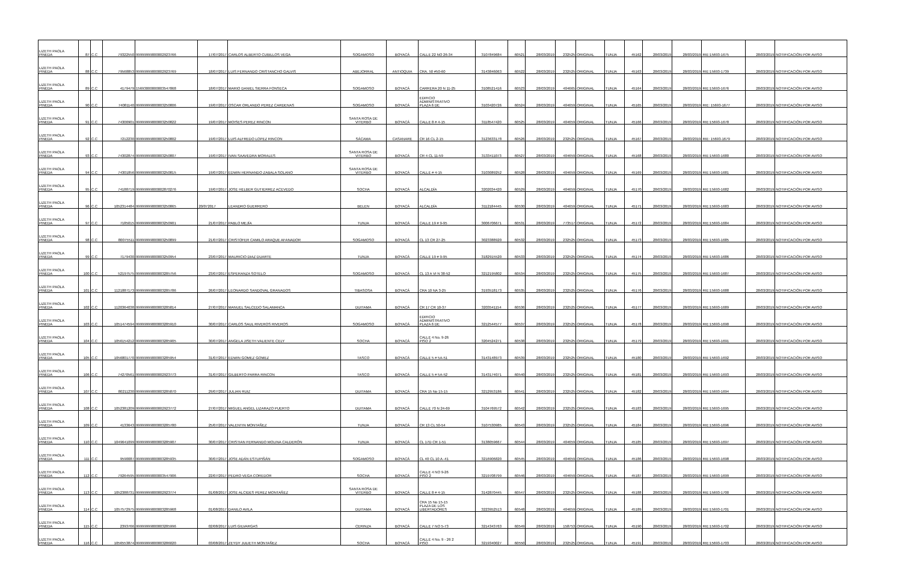| LIZETH PAOLA PINEDA | 87 | C.C | 79322550 | 99999999000002923766 | 17/07/2017 | CARLOS ALBERTO CUBILLOS VEGA | SOGAMOSO | BOYACÁ | CALLE 22 NO 26-34 | 3107849684 | 60521 | 28/03/2019 | 232525 | ORIGINAL | TUNJA | 45162 | 28/03/2019 | 28/03/2019 | RIE:15693-1675 | 28/03/2019 | NOTIFICACIÓN POR AVISO |
| LIZETH PAOLA PINEDA | 88 | C.C | 79568853 | 99999999000002923769 | 18/07/2017 | LUIS FERNANDO CRISTANCHO GALVIS | ABEJORRAL | ANTIOQUIA | CRA. 50 #50-60 | 3143846063 | 60522 | 28/03/2019 | 232525 | ORIGINAL | TUNJA | 45163 | 28/03/2019 | 28/03/2019 | RIE:15693-1739 | 28/03/2019 | NOTIFICACIÓN POR AVISO |
| LIZETH PAOLA PINEDA | 89 | C.C | 4179479 | 15693000000003547868 | 18/07/2017 | MARIO DANIEL SIERRA FONSECA | SOGAMOSO | BOYACÁ | CARRERA 20 N 11-25 | 3108521416 | 60523 | 28/03/2019 | 404665 | ORIGINAL | TUNJA | 45164 | 28/03/2019 | 28/03/2019 | RIE:15693-1676 | 28/03/2019 | NOTIFICACIÓN POR AVISO |
| LIZETH PAOLA PINEDA | 90 | C.C | 74081140 | 99999999000003250806 | 19/07/2017 | OSCAR ORLANDO PEREZ CARDENAS | SOGAMOSO | BOYACÁ | EDIFICIO ADMINISTRATIVO PLAZA 6 DE | 3103420726 | 60524 | 28/03/2019 | 404659 | ORIGINAL | TUNJA | 45165 | 28/03/2019 | 28/03/2019 | RIE: 15693-1677 | 28/03/2019 | NOTIFICACIÓN POR AVISO |
| LIZETH PAOLA PINEDA | 91 | C.C | 74300901 | 99999999000003250822 | 19/07/2017 | MOISES PEREZ RINCON | SANTA ROSA DE VITERBO | BOYACÁ | CALLE 8 # 4-15 | 3118547420 | 60525 | 28/03/2019 | 404659 | ORIGINAL | TUNJA | 45166 | 28/03/2019 | 28/03/2019 | RIE:15693-1678 | 28/03/2019 | NOTIFICACIÓN POR AVISO |
| LIZETH PAOLA PINEDA | 92 | C.C | 7212230 | 99999999000003250802 | 19/07/2017 | LUIS ALFREDO LOPEZ RINCON | SÁCAMA | CASANARE | CR 16 CL 2-15 | 3123633178 | 60526 | 28/03/2019 | 232525 | ORIGINAL | TUNJA | 45167 | 28/03/2019 | 28/03/2019 | RIE: 15693-1679 | 28/03/2019 | NOTIFICACIÓN POR AVISO |
| LIZETH PAOLA PINEDA | 93 | C.C | 74302874 | 99999999000003250807 | 19/07/2017 | IVAN SAAVEDRA MORALES | SANTA ROSA DE VITERBO | BOYACÁ | CR 4 CL 11-59 | 3133411073 | 60527 | 28/03/2019 | 404659 | ORIGINAL | TUNJA | 45168 | 28/03/2019 | 28/03/2019 | RIE:15693-1680 | 28/03/2019 | NOTIFICACIÓN POR AVISO |
| LIZETH PAOLA PINEDA | 94 | C.C | 74301856 | 99999999000003250815 | 19/07/2017 | EDWIN HERNANDO ZABALA SOLANO | SANTA ROSA DE VITERBO | BOYACÁ | CALLE # 4-15 | 3103089252 | 60528 | 28/03/2019 | 404659 | ORIGINAL | TUNJA | 45169 | 28/03/2019 | 28/03/2019 | RIE:15693-1681 | 28/03/2019 | NOTIFICACIÓN POR AVISO |
| LIZETH PAOLA PINEDA | 95 | C.C | 74188719 | 99999999000002870276 | 19/07/2017 | JOSE HELBER GUTIERREZ ACEVEDO | SOCHA | BOYACÁ | ALCALDÍA | 3202034420 | 60529 | 28/03/2019 | 404659 | ORIGINAL | TUNJA | 45170 | 28/03/2019 | 28/03/2019 | RIE:15693-1682 | 28/03/2019 | NOTIFICACIÓN POR AVISO |
| LIZETH PAOLA PINEDA | 96 | C.C | 1052314484 | 99999999000003250865 | 20/072017 | LEANDRO GUERRERO | BELEN | BOYACÁ | ALCALDÍA | 3112184445 | 60530 | 28/03/2019 | 404659 | ORIGINAL | TUNJA | 45171 | 28/03/2019 | 28/03/2019 | RIE:15693-1683 | 28/03/2019 | NOTIFICACIÓN POR AVISO |
| LIZETH PAOLA PINEDA | 97 | C.C | 7185015 | 99999999000003250901 | 21/07/2017 | PABLO MEJÍA | TUNJA | BOYACÁ | CALLE 19 # 9-95 | 3006706671 | 60531 | 28/03/2019 | 773517 | ORIGINAL | TUNJA | 45172 | 28/03/2019 | 28/03/2019 | RIE:15693-1684 | 28/03/2019 | NOTIFICACIÓN POR AVISO |
| LIZETH PAOLA PINEDA | 98 | C.C | 80075511 | 99999999000003250899 | 21/07/2017 | CRISTOFER CAMILO ARAQUE AFANADOR | SOGAMOSO | BOYACÁ | CL 13 CR 27-25 | 3023388920 | 60532 | 28/03/2019 | 232525 | ORIGINAL | TUNJA | 45173 | 28/03/2019 | 28/03/2019 | RIE:15693-1685 | 28/03/2019 | NOTIFICACIÓN POR AVISO |
| LIZETH PAOLA PINEDA | 99 | C.C | 7179430 | 99999999000003250954 | 23/07/2017 | MAURICIO DIAZ DUARTE | TUNJA | BOYACÁ | CALLE 19 # 9-95 | 3182915520 | 60533 | 28/03/2019 | 232525 | ORIGINAL | TUNJA | 45174 | 28/03/2019 | 28/03/2019 | RIE:15693-1686 | 28/03/2019 | NOTIFICACIÓN POR AVISO |
| LIZETH PAOLA PINEDA | 100 | C.C | 52197575 | 99999999000003285756 | 23/07/2017 | ESPERANZA SOTELO | SOGAMOSO | BOYACÁ | CL 13 A VI N 38-52 | 3212195802 | 60534 | 28/03/2019 | 232525 | ORIGINAL | TUNJA | 45175 | 28/03/2019 | 28/03/2019 | RIE:15693-1687 | 28/03/2019 | NOTIFICACIÓN POR AVISO |
| LIZETH PAOLA PINEDA | 101 | C.C | 1121887173 | 99999999000003285786 | 26/07/2017 | LEONARDO SANDOVAL GRANADOS | TIBASOSA | BOYACÁ | CRA 10 NA 3-25 | 3193518173 | 60535 | 28/03/2019 | 232525 | ORIGINAL | TUNJA | 45176 | 28/03/2019 | 28/03/2019 | RIE:15693-1688 | 28/03/2019 | NOTIFICACIÓN POR AVISO |
| LIZETH PAOLA PINEDA | 102 | C.C | 1120364038 | 99999999000003285814 | 27/07/2017 | MANUEL SALCEDO SALAMANCA | DUITAMA | BOYACÁ | CR 17 CR 10-37 | 3203541154 | 60536 | 28/03/2019 | 232525 | ORIGINAL | TUNJA | 45177 | 28/03/2019 | 28/03/2019 | RIE:15693-1689 | 28/03/2019 | NOTIFICACIÓN POR AVISO |
| LIZETH PAOLA PINEDA | 103 | C.C | 1051474594 | 99999999000003285910 | 30/07/2017 | CARLOS SAUL RIVEROS RIVEROS | SOGAMOSO | BOYACÁ | EDIFICIO ADMINISTRATIVO PLAZA 6 DE | 3212544577 | 60537 | 28/03/2019 | 232525 | ORIGINAL | TUNJA | 45178 | 28/03/2019 | 28/03/2019 | RIE:15693-1690 | 28/03/2019 | NOTIFICACIÓN POR AVISO |
| LIZETH PAOLA PINEDA | 104 | C.C | 1056154212 | 99999999000003285905 | 30/07/2017 | ANGELA JISETH VALIENTE CELY | SOCHA | BOYACÁ | CALLE 4 No. 9-26 PISO 2 | 3204524271 | 60538 | 28/03/2019 | 232525 | ORIGINAL | TUNJA | 45179 | 28/03/2019 | 28/03/2019 | RIE:15693-1691 | 28/03/2019 | NOTIFICACIÓN POR AVISO |
| LIZETH PAOLA PINEDA | 105 | C.C | 1056801770 | 99999999000003285954 | 31/07/2017 | EDWIN GOMEZ GOMEZ | TASCO | BOYACÁ | CALLE 5 # 5A-51 | 3143148973 | 60539 | 28/03/2019 | 232525 | ORIGINAL | TUNJA | 45180 | 28/03/2019 | 28/03/2019 | RIE:15693-1692 | 28/03/2019 | NOTIFICACIÓN POR AVISO |
| LIZETH PAOLA PINEDA | 106 | C.C | 74270561 | 99999999000002923773 | 31/07/2017 | GILBERTO PARRA RINCON | TASCO | BOYACÁ | CALLE 5 # 5A-52 | 3143174071 | 60540 | 28/03/2019 | 232525 | ORIGINAL | TUNJA | 45181 | 28/03/2019 | 28/03/2019 | RIE:15693-1693 | 28/03/2019 | NOTIFICACIÓN POR AVISO |
| LIZETH PAOLA PINEDA | 107 | C.C | 80211230 | 99999999000003285870 | 29/07/2017 | JULIAN RUIZ | DUITAMA | BOYACÁ | CRA 15 No 15-15 | 3212953186 | 60541 | 28/03/2019 | 232525 | ORIGINAL | TUNJA | 45182 | 28/03/2019 | 28/03/2019 | RIE:15693-1694 | 28/03/2019 | NOTIFICACIÓN POR AVISO |
| LIZETH PAOLA PINEDA | 108 | C.C | 1052381209 | 99999999000002923772 | 27/07/2017 | MIGUEL ANGEL LIZARAZO PUERTO | DUITAMA | BOYACÁ | CALLE 70 N 24-69 | 3104769572 | 60542 | 28/03/2019 | 232525 | ORIGINAL | TUNJA | 45183 | 28/03/2019 | 28/03/2019 | RIE:15693-1695 | 28/03/2019 | NOTIFICACIÓN POR AVISO |
| LIZETH PAOLA PINEDA | 109 | C.C | 4133643 | 99999999000003285780 | 25/07/2017 | VALENTIN MONTAÑEZ | TUNJA | BOYACÁ | CR 13 CL 50-54 | 3107530985 | 60543 | 28/03/2019 | 232525 | ORIGINAL | TUNJA | 45184 | 28/03/2019 | 28/03/2019 | RIE:15693-1696 | 28/03/2019 | NOTIFICACIÓN POR AVISO |
| LIZETH PAOLA PINEDA | 110 | C.C | 1049641099 | 99999999000003285907 | 30/07/2017 | CRISTIAN FERNANDO MOLINA CALDERÓN | TUNJA | BOYACÁ | CL 17D CR 1-51 | 3138059667 | 60544 | 28/03/2019 | 404659 | ORIGINAL | TUNJA | 45185 | 28/03/2019 | 28/03/2019 | RIE:15693-1697 | 28/03/2019 | NOTIFICACIÓN POR AVISO |
| LIZETH PAOLA PINEDA | 111 | C.C | 9590087 | 99999999000003285935 | 30/07/2017 | JOSE ADÁN ESTUPIÑÁN | SOGAMOSO | BOYACÁ | CL 40 CL 10 A -41 | 3216906820 | 60545 | 28/03/2019 | 404659 | ORIGINAL | TUNJA | 45186 | 28/03/2019 | 28/03/2019 | RIE:15693-1698 | 28/03/2019 | NOTIFICACIÓN POR AVISO |
| LIZETH PAOLA PINEDA | 112 | C.C | 79264595 | 99999999000003547906 | 22/07/2017 | PEDRO VEGA COREDOR | SOCHA | BOYACÁ | CALLE 4 NO 9-26 PISO 2 | 3219708799 | 60546 | 28/03/2019 | 404659 | ORIGINAL | TUNJA | 45187 | 28/03/2019 | 28/03/2019 | RIE:15693-1699 | 28/03/2019 | NOTIFICACIÓN POR AVISO |
| LIZETH PAOLA PINEDA | 113 | C.C | 1052388731 | 99999999000002923774 | 01/08/2017 | JOSE ALCIDES PEREZ MONTAÑEZ | SANTA ROSA DE VITERBO | BOYACÁ | CALLE 8 # 4-15 | 3142870445 | 60547 | 28/03/2019 | 232525 | ORIGINAL | TUNJA | 45188 | 28/03/2019 | 28/03/2019 | RIE:15693-1700 | 28/03/2019 | NOTIFICACIÓN POR AVISO |
| LIZETH PAOLA PINEDA | 114 | C.C | 1057572975 | 99999999000003285968 | 01/08/2017 | DANILO AVILA | DUITAMA | BOYACÁ | CRA 15 No 15-15 PLAZA DE LOS LIBERTADORES | 3223952513 | 60548 | 28/03/2019 | 404659 | ORIGINAL | TUNJA | 45189 | 28/03/2019 | 28/03/2019 | RIE:15693-1701 | 28/03/2019 | NOTIFICACIÓN POR AVISO |
| LIZETH PAOLA PINEDA | 115 | C.C | 2393766 | 99999999000003285996 | 02/08/2017 | LUIS GILVARGAS | CERINZA | BOYACÁ | CALLE 7 NO 5-73 | 3214343763 | 60549 | 28/03/2019 | 158753 | ORIGINAL | TUNJA | 45190 | 28/03/2019 | 28/03/2019 | RIE:15693-1702 | 28/03/2019 | NOTIFICACIÓN POR AVISO |
| LIZETH PAOLA PINEDA | 116 | C.C | 1056553874 | 99999999000003286020 | 03/08/2017 | ZEYDY JULIETH MONTAÑEZ | SOCHA | BOYACÁ | CALLE 4 No. 9 - 26 2 PISO | 3219340027 | 60550 | 28/03/2019 | 232525 | ORIGINAL | TUNJA | 45191 | 28/03/2019 | 28/03/2019 | RIE:15693-1703 | 28/03/2019 | NOTIFICACIÓN POR AVISO |